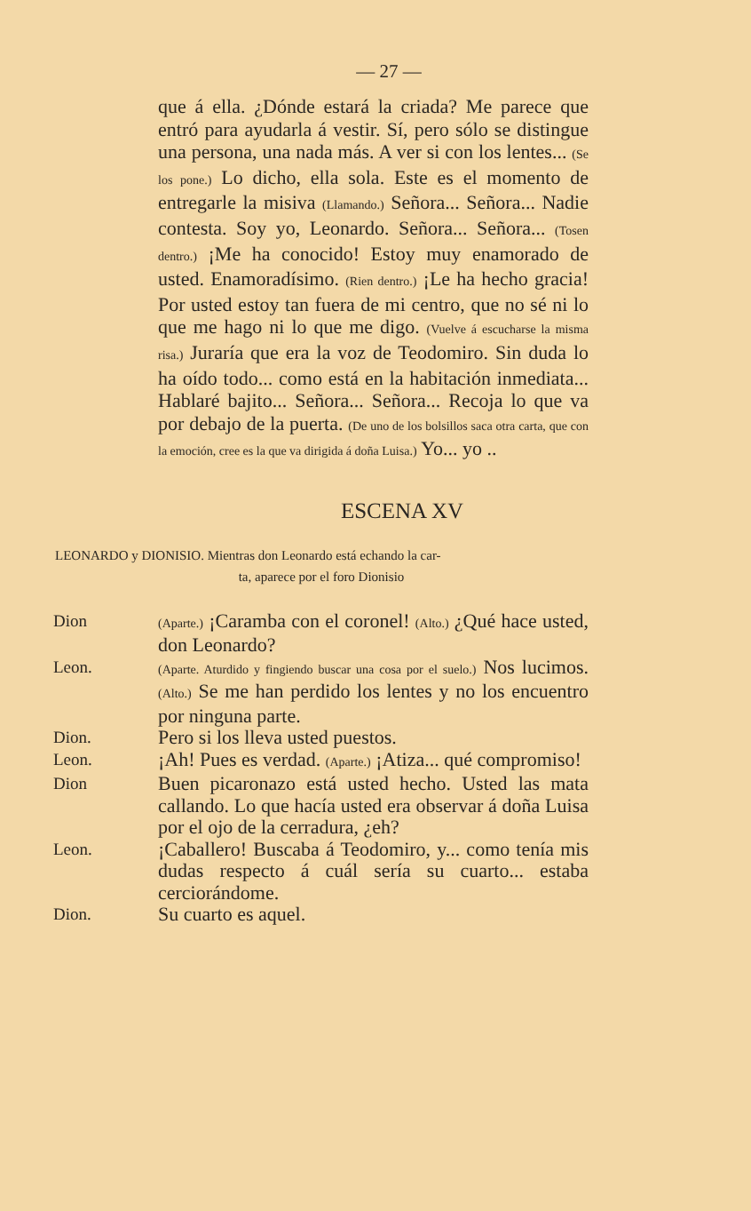— 27 —
que á ella. ¿Dónde estará la criada? Me parece que entró para ayudarla á vestir. Sí, pero sólo se distingue una persona, una nada más. A ver si con los lentes... (Se los pone.) Lo dicho, ella sola. Este es el momento de entregarle la misiva (Llamando.) Señora... Señora... Nadie contesta. Soy yo, Leonardo. Señora... Señora... (Tosen dentro.) ¡Me ha conocido! Estoy muy enamorado de usted. Enamoradísimo. (Rien dentro.) ¡Le ha hecho gracia! Por usted estoy tan fuera de mi centro, que no sé ni lo que me hago ni lo que me digo. (Vuelve á escucharse la misma risa.) Juraría que era la voz de Teodomiro. Sin duda lo ha oído todo... como está en la habitación inmediata... Hablaré bajito... Señora... Señora... Recoja lo que va por debajo de la puerta. (De uno de los bolsillos saca otra carta, que con la emoción, cree es la que va dirigida á doña Luisa.) Yo... yo ..
ESCENA XV
LEONARDO y DIONISIO. Mientras don Leonardo está echando la car-
ta, aparece por el foro Dionisio
Dion
(Aparte.) ¡Caramba con el coronel! (Alto.) ¿Qué hace usted, don Leonardo?
Leon.
(Aparte. Aturdido y fingiendo buscar una cosa por el suelo.) Nos lucimos. (Alto.) Se me han perdido los lentes y no los encuentro por ninguna parte.
Dion.
Pero si los lleva usted puestos.
Leon.
¡Ah! Pues es verdad. (Aparte.) ¡Atiza... qué compromiso!
Dion
Buen picaronazo está usted hecho. Usted las mata callando. Lo que hacía usted era observar á doña Luisa por el ojo de la cerradura, ¿eh?
Leon.
¡Caballero! Buscaba á Teodomiro, y... como tenía mis dudas respecto á cuál sería su cuarto... estaba cerciorándome.
Dion.
Su cuarto es aquel.